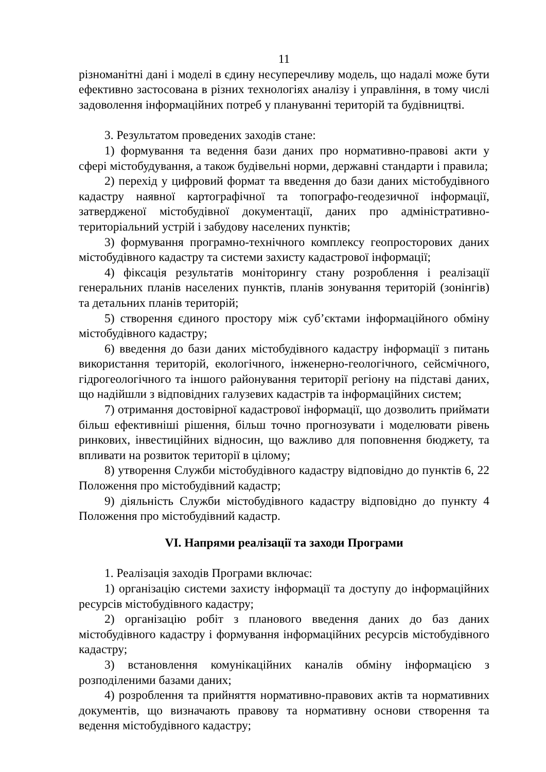11
різноманітні дані і моделі в єдину несуперечливу модель, що надалі може бути ефективно застосована в різних технологіях аналізу і управління, в тому числі задоволення інформаційних потреб у плануванні територій та будівництві.
3. Результатом проведених заходів стане:
1) формування та ведення бази даних про нормативно-правові акти у сфері містобудування, а також будівельні норми, державні стандарти і правила;
2) перехід у цифровий формат та введення до бази даних містобудівного кадастру наявної картографічної та топографо-геодезичної інформації, затвердженої містобудівної документації, даних про адміністративно-територіальний устрій і забудову населених пунктів;
3) формування програмно-технічного комплексу геопросторових даних містобудівного кадастру та системи захисту кадастрової інформації;
4) фіксація результатів моніторингу стану розроблення і реалізації генеральних планів населених пунктів, планів зонування територій (зонінгів) та детальних планів територій;
5) створення єдиного простору між суб’єктами інформаційного обміну містобудівного кадастру;
6) введення до бази даних містобудівного кадастру інформації з питань використання територій, екологічного, інженерно-геологічного, сейсмічного, гідрогеологічного та іншого районування території регіону на підставі даних, що надійшли з відповідних галузевих кадастрів та інформаційних систем;
7) отримання достовірної кадастрової інформації, що дозволить приймати більш ефективніші рішення, більш точно прогнозувати і моделювати рівень ринкових, інвестиційних відносин, що важливо для поповнення бюджету, та впливати на розвиток території в цілому;
8) утворення Служби містобудівного кадастру відповідно до пунктів 6, 22 Положення про містобудівний кадастр;
9) діяльність Служби містобудівного кадастру відповідно до пункту 4 Положення про містобудівний кадастр.
VI. Напрями реалізації та заходи Програми
1. Реалізація заходів Програми включає:
1) організацію системи захисту інформації та доступу до інформаційних ресурсів містобудівного кадастру;
2) організацію робіт з планового введення даних до баз даних містобудівного кадастру і формування інформаційних ресурсів містобудівного кадастру;
3) встановлення комунікаційних каналів обміну інформацією з розподіленими базами даних;
4) розроблення та прийняття нормативно-правових актів та нормативних документів, що визначають правову та нормативну основи створення та ведення містобудівного кадастру;